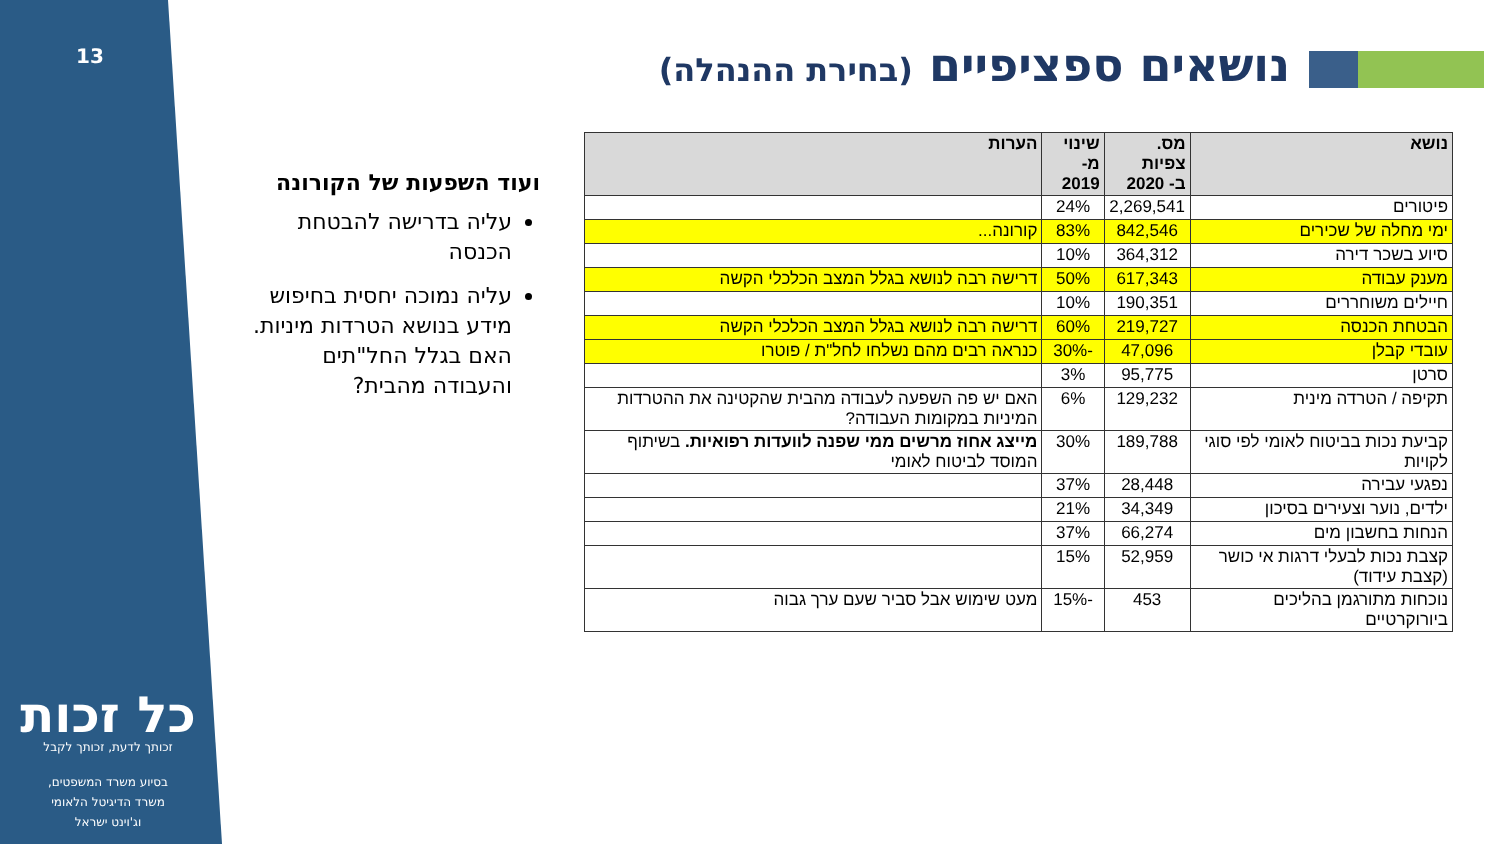13
נושאים ספציפיים (בחירת ההנהלה)
ועוד השפעות של הקורונה
עליה בדרישה להבטחת הכנסה
עליה נמוכה יחסית בחיפוש מידע בנושא הטרדות מיניות. האם בגלל החל"תים והעבודה מהבית?
| נושא | מס. צפיות ב- 2020 | שינוי מ- 2019 | הערות |
| --- | --- | --- | --- |
| פיטורים | 2,269,541 | 24% | |
| ימי מחלה של שכירים | 842,546 | 83% | קורונה... |
| סיוע בשכר דירה | 364,312 | 10% | |
| מענק עבודה | 617,343 | 50% | דרישה רבה לנושא בגלל המצב הכלכלי הקשה |
| חיילים משוחררים | 190,351 | 10% | |
| הבטחת הכנסה | 219,727 | 60% | דרישה רבה לנושא בגלל המצב הכלכלי הקשה |
| עובדי קבלן | 47,096 | -30% | כנראה רבים מהם נשלחו לחל"ת / פוטרו |
| סרטן | 95,775 | 3% | |
| תקיפה / הטרדה מינית | 129,232 | 6% | האם יש פה השפעה לעבודה מהבית שהקטינה את ההטרדות המיניות במקומות העבודה? |
| קביעת נכות בביטוח לאומי לפי סוגי לקויות | 189,788 | 30% | מייצג אחוז מרשים ממי שפנה לוועדות רפואיות. בשיתוף המוסד לביטוח לאומי |
| נפגעי עבירה | 28,448 | 37% | |
| ילדים, נוער וצעירים בסיכון | 34,349 | 21% | |
| הנחות בחשבון מים | 66,274 | 37% | |
| קצבת נכות לבעלי דרגות אי כושר (קצבת עידוד) | 52,959 | 15% | |
| נוכחות מתורגמן בהליכים ביורוקרטיים | 453 | -15% | מעט שימוש אבל סביר שעם ערך גבוה |
כל זכות
זכותך לדעת, זכותך לקבל
בסיוע משרד המשפטים,
משרד הדיגיטל הלאומי
וג'וינט ישראל